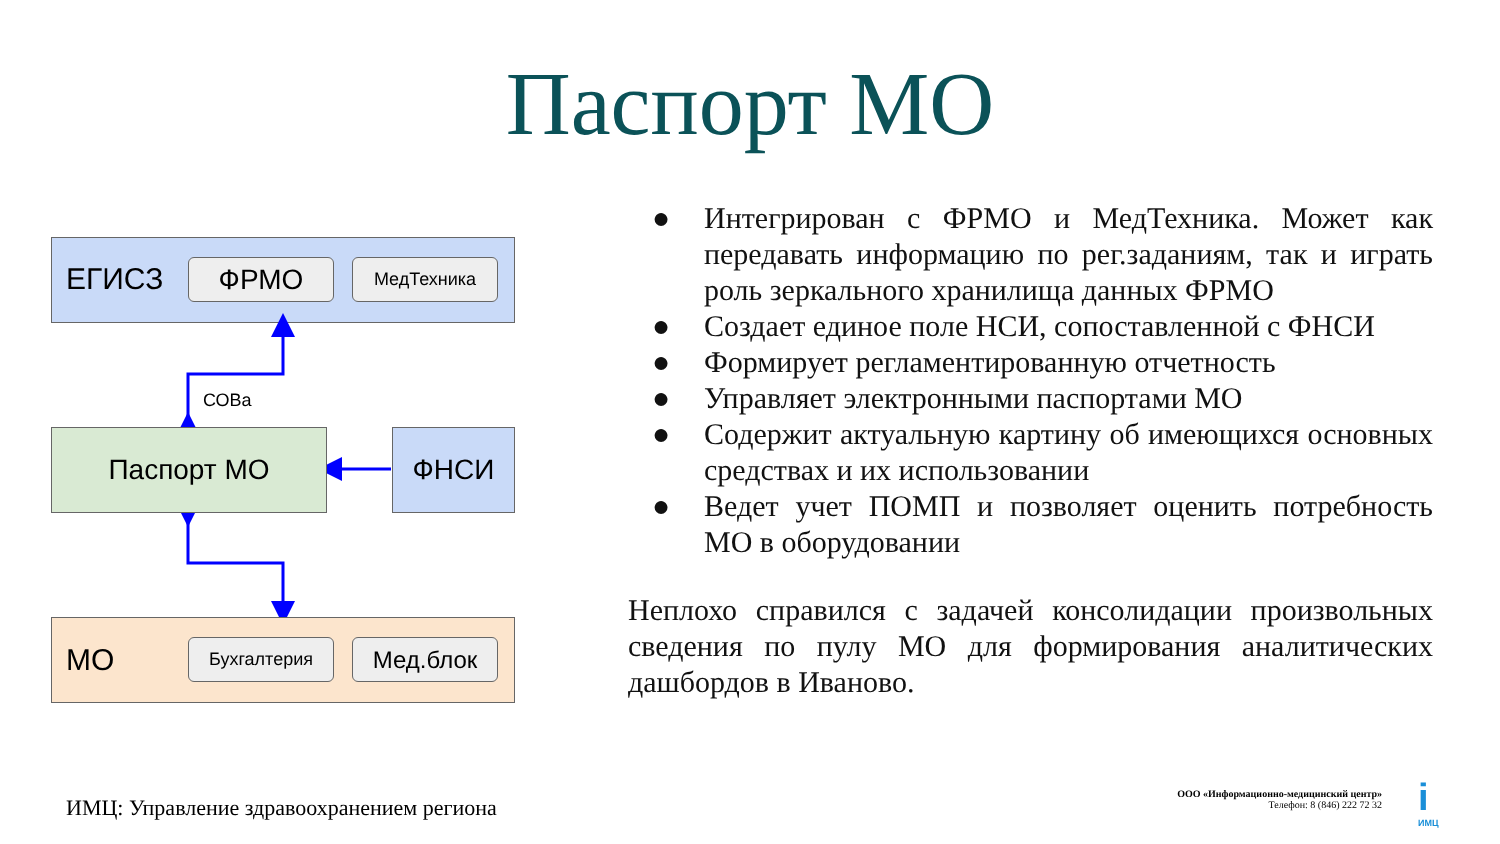Паспорт МО
ЕГИСЗ ФРМО МедТехника
СОВа
Паспорт МО ФНСИ
МО Бухгалтерия Мед.блок
● Интегрирован с ФРМО и МедТехника. Может как передавать информацию по рег.заданиям, так и играть роль зеркального хранилища данных ФРМО
● Создает единое поле НСИ, сопоставленной с ФНСИ
● Формирует регламентированную отчетность
● Управляет электронными паспортами МО
● Содержит актуальную картину об имеющихся основных средствах и их использовании
● Ведет учет ПОМП и позволяет оценить потребность МО в оборудовании
Неплохо справился с задачей консолидации произвольных сведения по пулу МО для формирования аналитических дашбордов в Иваново.
ИМЦ: Управление здравоохранением региона
ООО «Информационно-медицинский центр»
Телефон: 8 (846) 222 72 32
i
ИМЦ